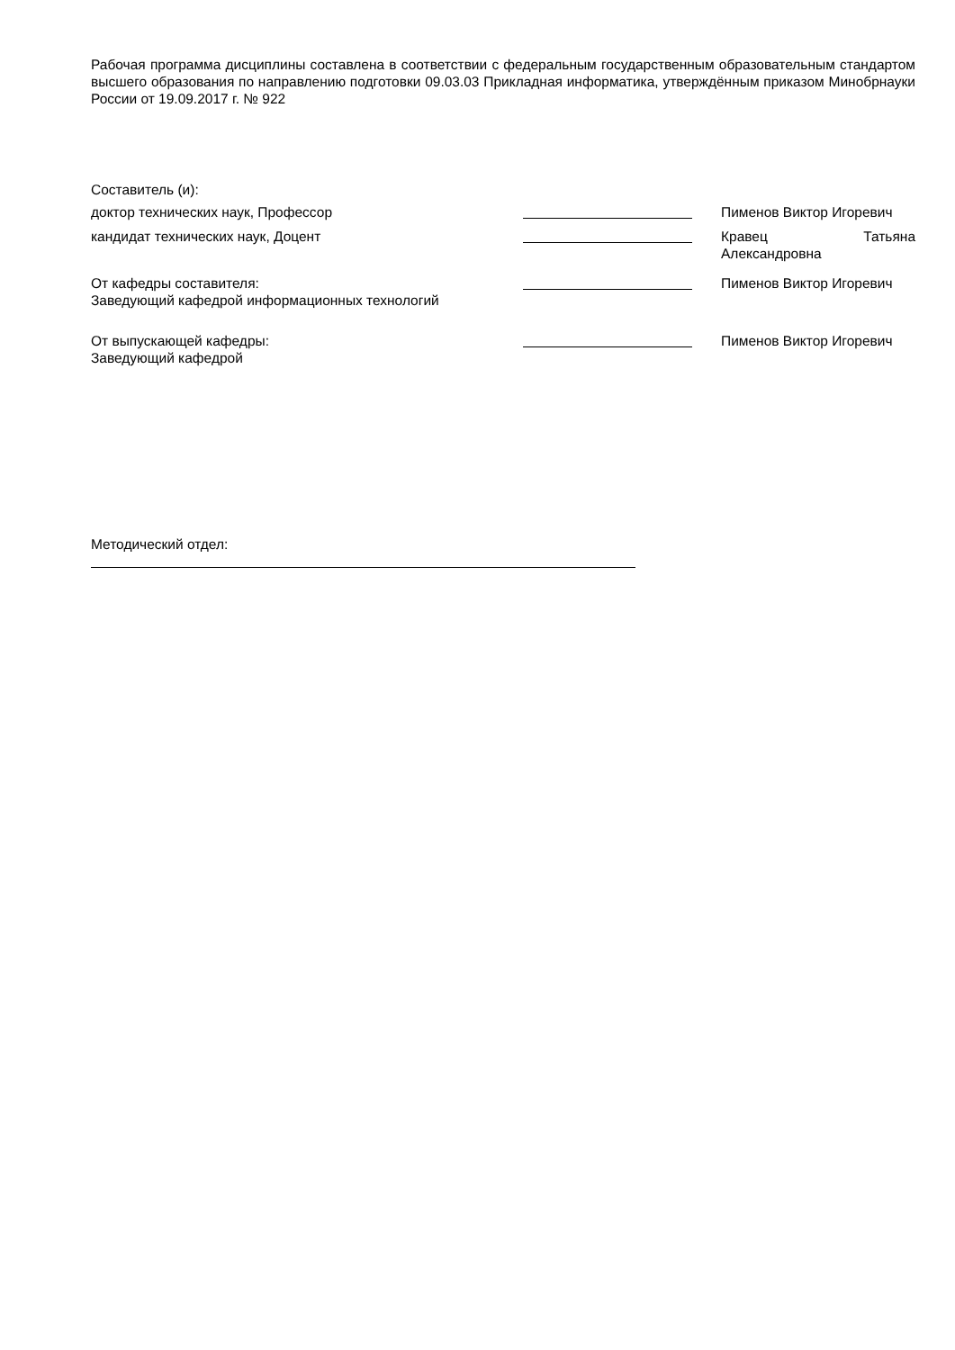Рабочая программа дисциплины составлена в соответствии с федеральным государственным образовательным стандартом высшего образования по направлению подготовки 09.03.03 Прикладная информатика, утверждённым приказом Минобрнауки России от 19.09.2017 г. № 922
Составитель (и):
| доктор технических наук, Профессор | | Пименов Виктор Игоревич |
| кандидат технических наук, Доцент | | Кравец Татьяна Александровна |
| От кафедры составителя: Заведующий кафедрой информационных технологий | | Пименов Виктор Игоревич |
| От выпускающей кафедры: Заведующий кафедрой | | Пименов Виктор Игоревич |
Методический отдел: